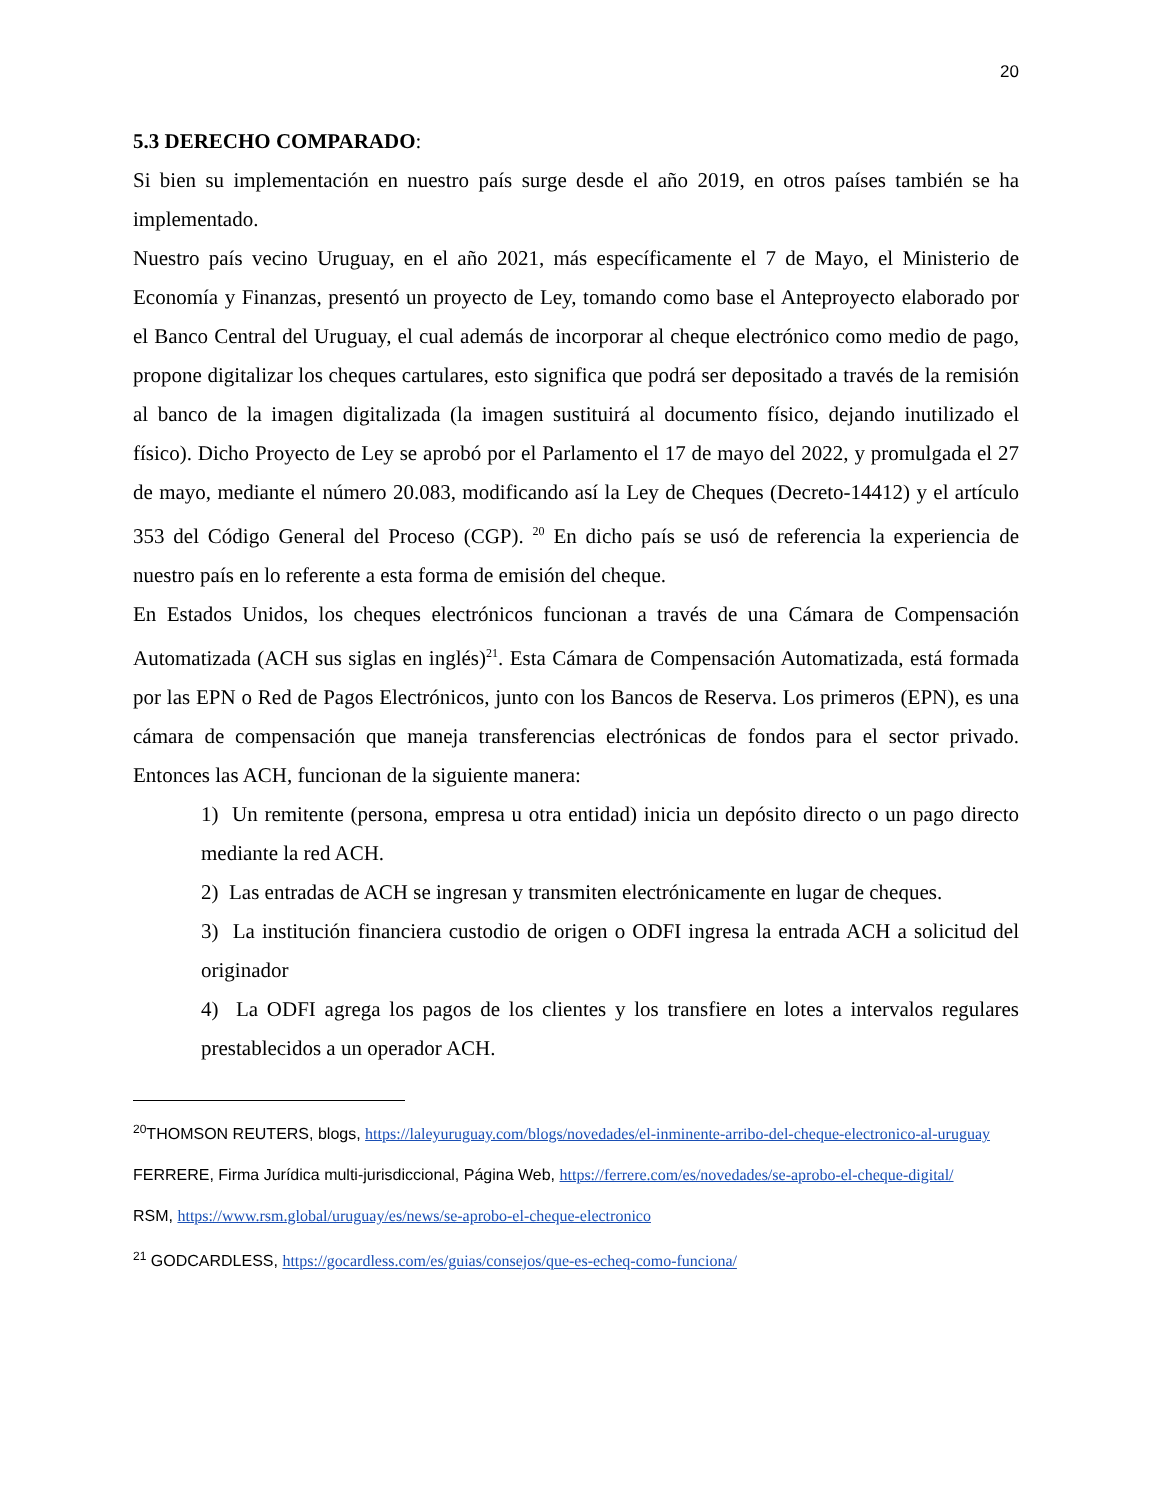20
5.3 DERECHO COMPARADO:
Si bien su implementación en nuestro país surge desde el año 2019, en otros países también se ha implementado.
Nuestro país vecino Uruguay, en el año 2021, más específicamente el 7 de Mayo, el Ministerio de Economía y Finanzas, presentó un proyecto de Ley, tomando como base el Anteproyecto elaborado por el Banco Central del Uruguay, el cual además de incorporar al cheque electrónico como medio de pago, propone digitalizar los cheques cartulares, esto significa que podrá ser depositado a través de la remisión al banco de la imagen digitalizada (la imagen sustituirá al documento físico, dejando inutilizado el físico). Dicho Proyecto de Ley se aprobó por el Parlamento el 17 de mayo del 2022, y promulgada el 27 de mayo, mediante el número 20.083, modificando así la Ley de Cheques (Decreto-14412) y el artículo 353 del Código General del Proceso (CGP). <sup>20</sup> En dicho país se usó de referencia la experiencia de nuestro país en lo referente a esta forma de emisión del cheque.
En Estados Unidos, los cheques electrónicos funcionan a través de una Cámara de Compensación Automatizada (ACH sus siglas en inglés)<sup>21</sup>. Esta Cámara de Compensación Automatizada, está formada por las EPN o Red de Pagos Electrónicos, junto con los Bancos de Reserva. Los primeros (EPN), es una cámara de compensación que maneja transferencias electrónicas de fondos para el sector privado. Entonces las ACH, funcionan de la siguiente manera:
1) Un remitente (persona, empresa u otra entidad) inicia un depósito directo o un pago directo mediante la red ACH.
2) Las entradas de ACH se ingresan y transmiten electrónicamente en lugar de cheques.
3) La institución financiera custodio de origen o ODFI ingresa la entrada ACH a solicitud del originador
4) La ODFI agrega los pagos de los clientes y los transfiere en lotes a intervalos regulares prestablecidos a un operador ACH.
<sup>20</sup> THOMSON REUTERS, blogs, https://laleyuruguay.com/blogs/novedades/el-inminente-arribo-del-cheque-electronico-al-uruguay
FERRERE, Firma Jurídica multi-jurisdiccional, Página Web, https://ferrere.com/es/novedades/se-aprobo-el-cheque-digital/
RSM, https://www.rsm.global/uruguay/es/news/se-aprobo-el-cheque-electronico
<sup>21</sup> GODCARDLESS, https://gocardless.com/es/guias/consejos/que-es-echeq-como-funciona/